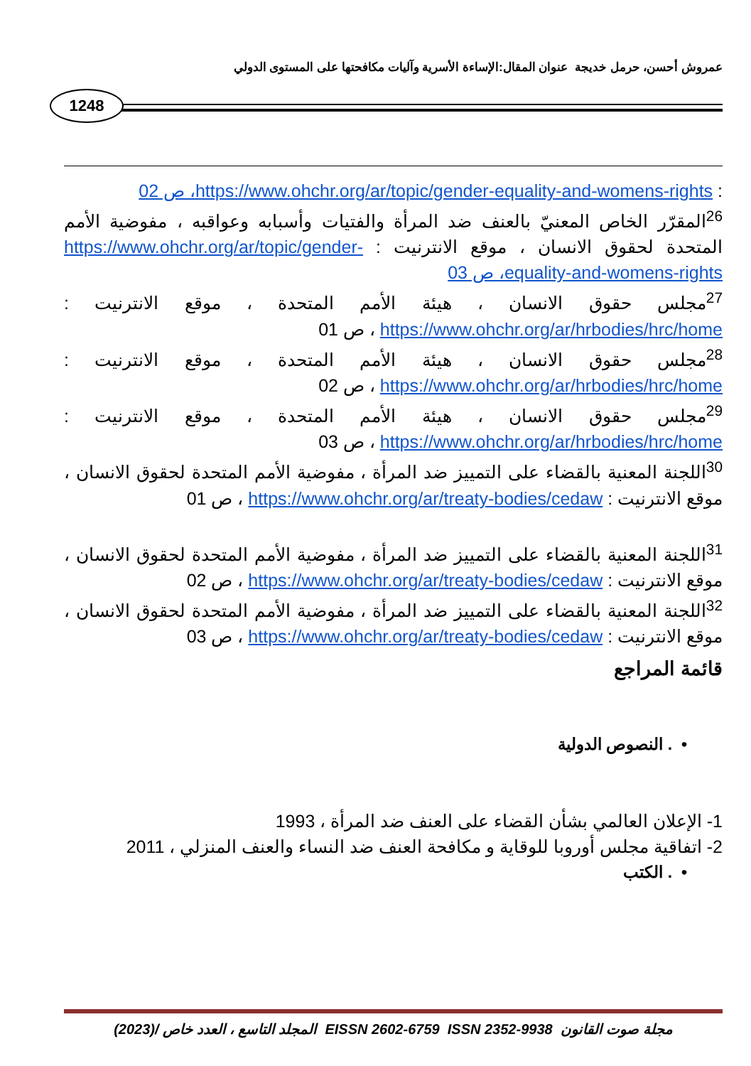عمروش أحسن، حرمل خديجة عنوان المقال:الإساءة الأسرية وآليات مكافحتها على المستوى الدولي
1248
: https://www.ohchr.org/ar/topic/gender-equality-and-womens-rights، ص 02
<sup>26</sup> المقرّر الخاص المعنيّ بالعنف ضد المرأة والفتيات وأسبابه وعواقبه ، مفوضية الأمم المتحدة لحقوق الانسان ، موقع الانترنيت : https://www.ohchr.org/ar/topic/gender-equality-and-womens-rights، ص 03
<sup>27</sup> مجلس حقوق الانسان ، هيئة الأمم المتحدة ، موقع الانترنيت : https://www.ohchr.org/ar/hrbodies/hrc/home ، ص 01
<sup>28</sup> مجلس حقوق الانسان ، هيئة الأمم المتحدة ، موقع الانترنيت : https://www.ohchr.org/ar/hrbodies/hrc/home ، ص 02
<sup>29</sup> مجلس حقوق الانسان ، هيئة الأمم المتحدة ، موقع الانترنيت : https://www.ohchr.org/ar/hrbodies/hrc/home ، ص 03
<sup>30</sup> اللجنة المعنية بالقضاء على التمييز ضد المرأة ، مفوضية الأمم المتحدة لحقوق الانسان ، موقع الانترنيت : https://www.ohchr.org/ar/treaty-bodies/cedaw ، ص 01
<sup>31</sup> اللجنة المعنية بالقضاء على التمييز ضد المرأة ، مفوضية الأمم المتحدة لحقوق الانسان ، موقع الانترنيت : https://www.ohchr.org/ar/treaty-bodies/cedaw ، ص 02
<sup>32</sup> اللجنة المعنية بالقضاء على التمييز ضد المرأة ، مفوضية الأمم المتحدة لحقوق الانسان ، موقع الانترنيت : https://www.ohchr.org/ar/treaty-bodies/cedaw ، ص 03
قائمة المراجع
• . النصوص الدولية
1- الإعلان العالمي بشأن القضاء على العنف ضد المرأة ، 1993
2- اتفاقية مجلس أوروبا للوقاية و مكافحة العنف ضد النساء والعنف المنزلي ، 2011
• . الكتب
مجلة صوت القانون EISSN 2602-6759 ISSN 2352-9938 المجلد التاسع ، العدد خاص /(2023)